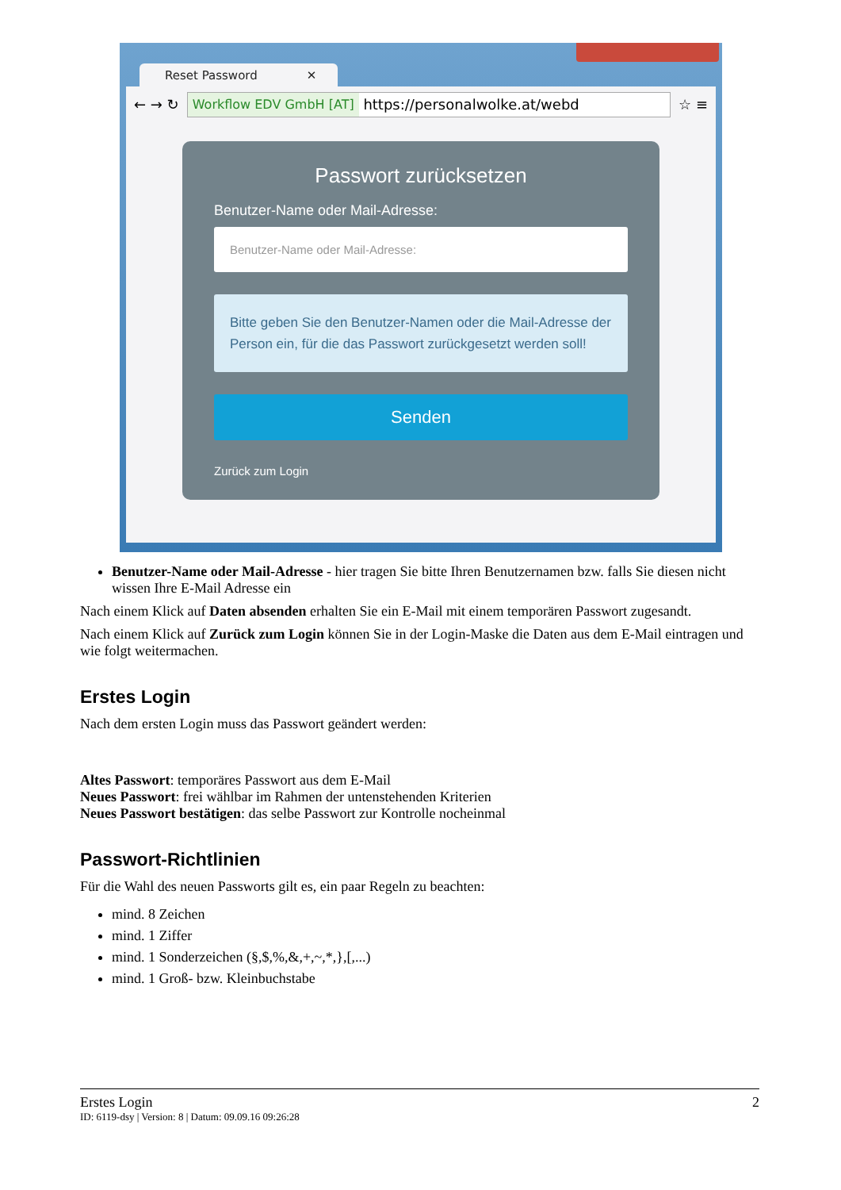Reset Password ✕
← → ↻
Workflow EDV GmbH [AT] https://personalwolke.at/webd
☆ ≡
Passwort zurücksetzen
Benutzer-Name oder Mail-Adresse:
Benutzer-Name oder Mail-Adresse:
Bitte geben Sie den Benutzer-Namen oder die Mail-Adresse der Person ein, für die das Passwort zurückgesetzt werden soll!
Senden
Zurück zum Login
Benutzer-Name oder Mail-Adresse - hier tragen Sie bitte Ihren Benutzernamen bzw. falls Sie diesen nicht wissen Ihre E-Mail Adresse ein
Nach einem Klick auf Daten absenden erhalten Sie ein E-Mail mit einem temporären Passwort zugesandt.
Nach einem Klick auf Zurück zum Login können Sie in der Login-Maske die Daten aus dem E-Mail eintragen und wie folgt weitermachen.
Erstes Login
Nach dem ersten Login muss das Passwort geändert werden:
Altes Passwort: temporäres Passwort aus dem E-Mail
Neues Passwort: frei wählbar im Rahmen der untenstehenden Kriterien
Neues Passwort bestätigen: das selbe Passwort zur Kontrolle nocheinmal
Passwort-Richtlinien
Für die Wahl des neuen Passworts gilt es, ein paar Regeln zu beachten:
mind. 8 Zeichen
mind. 1 Ziffer
mind. 1 Sonderzeichen (§,$,%,&,+,~,*,},[,...)
mind. 1 Groß- bzw. Kleinbuchstabe
Erstes Login 2
ID: 6119-dsy | Version: 8 | Datum: 09.09.16 09:26:28